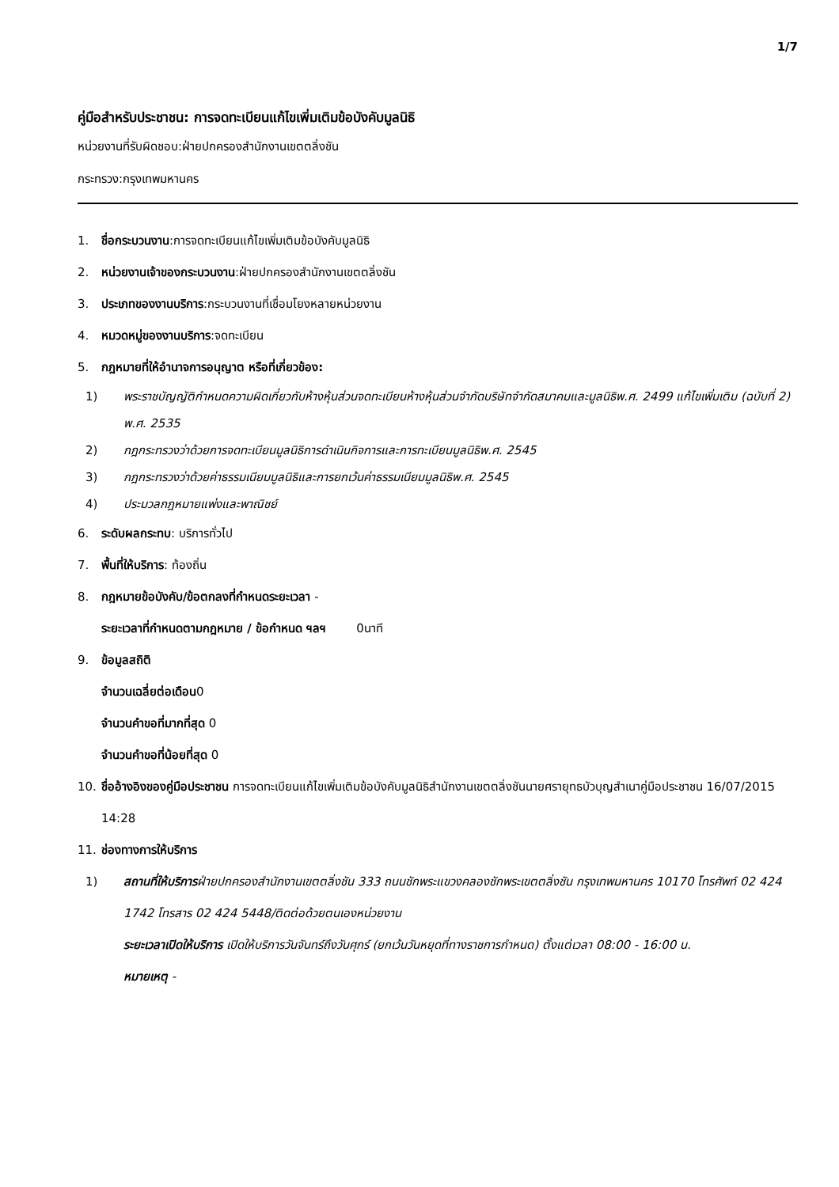1/7
คู่มือสำหรับประชาชน: การจดทะเบียนแก้ไขเพิ่มเติมข้อบังคับมูลนิธิ
หน่วยงานที่รับผิดชอบ:ฝ่ายปกครองสำนักงานเขตตลิ่งชัน
กระทรวง:กรุงเทพมหานคร
1. ชื่อกระบวนงาน:การจดทะเบียนแก้ไขเพิ่มเติมข้อบังคับมูลนิธิ
2. หน่วยงานเจ้าของกระบวนงาน:ฝ่ายปกครองสำนักงานเขตตลิ่งชัน
3. ประเภทของงานบริการ:กระบวนงานที่เชื่อมโยงหลายหน่วยงาน
4. หมวดหมู่ของงานบริการ:จดทะเบียน
5. กฎหมายที่ให้อำนาจการอนุญาต หรือที่เกี่ยวข้อง:
1) พระราชบัญญัติกำหนดความผิดเกี่ยวกับห้างหุ้นส่วนจดทะเบียนห้างหุ้นส่วนจำกัดบริษัทจำกัดสมาคมและมูลนิธิพ.ศ. 2499 แก้ไขเพิ่มเติม (ฉบับที่ 2) พ.ศ. 2535
2) กฎกระทรวงว่าด้วยการจดทะเบียนมูลนิธิการดำเนินกิจการและการทะเบียนมูลนิธิพ.ศ. 2545
3) กฎกระทรวงว่าด้วยค่าธรรมเนียมมูลนิธิและการยกเว้นค่าธรรมเนียมมูลนิธิพ.ศ. 2545
4) ประมวลกฎหมายแพ่งและพาณิชย์
6. ระดับผลกระทบ: บริการทั่วไป
7. พื้นที่ให้บริการ: ท้องถิ่น
8. กฎหมายข้อบังคับ/ข้อตกลงที่กำหนดระยะเวลา -
ระยะเวลาที่กำหนดตามกฎหมาย / ข้อกำหนด ฯลฯ 0นาที
9. ข้อมูลสถิติ
จำนวนเฉลี่ยต่อเดือน0
จำนวนคำขอที่มากที่สุด 0
จำนวนคำขอที่น้อยที่สุด 0
10. ชื่ออ้างอิงของคู่มือประชาชน การจดทะเบียนแก้ไขเพิ่มเติมข้อบังคับมูลนิธิสำนักงานเขตตลิ่งชันนายศรายุทธบัวบุญสำเนาคู่มือประชาชน 16/07/2015 14:28
11. ช่องทางการให้บริการ
1) สถานที่ให้บริการฝ่ายปกครองสำนักงานเขตตลิ่งชัน 333 ถนนชักพระแขวงคลองชักพระเขตตลิ่งชัน กรุงเทพมหานคร 10170 โทรศัพท์ 02 424 1742 โทรสาร 02 424 5448/ติดต่อด้วยตนเองหน่วยงาน
ระยะเวลาเปิดให้บริการ เปิดให้บริการวันจันทร์ถึงวันศุกร์ (ยกเว้นวันหยุดที่ทางราชการกำหนด) ตั้งแต่เวลา 08:00 - 16:00 น.
หมายเหตุ -